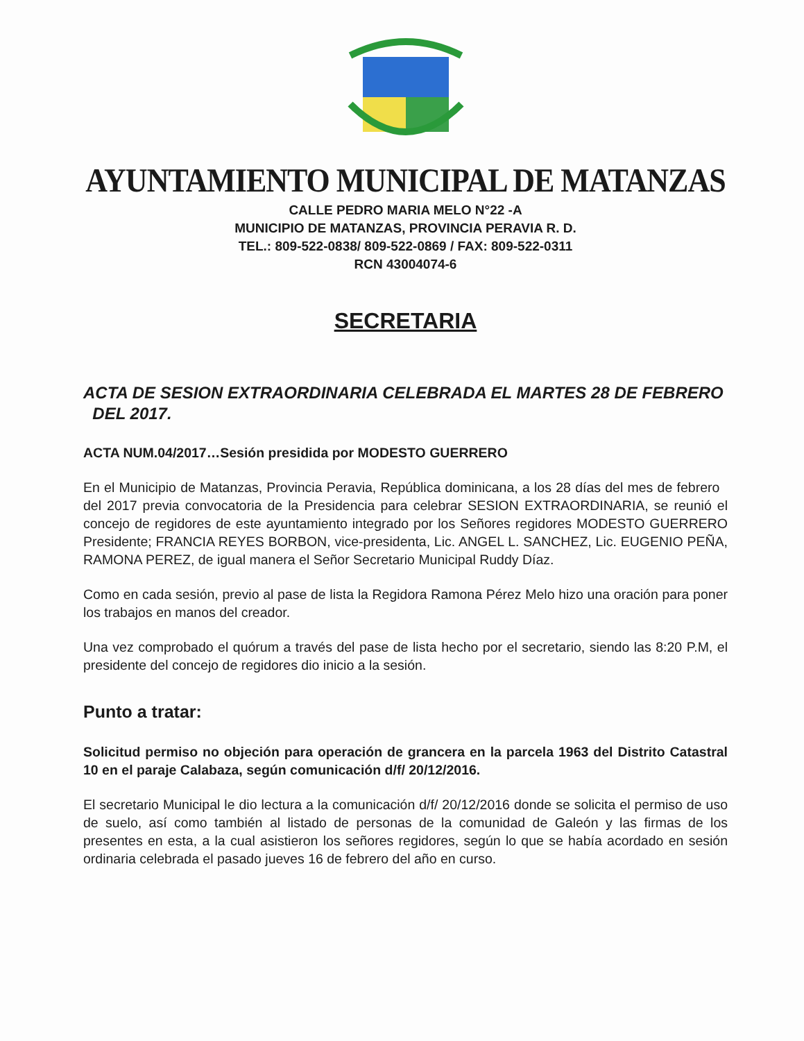AYUNTAMIENTO MUNICIPAL DE MATANZAS
CALLE PEDRO MARIA MELO N°22 -A
MUNICIPIO DE MATANZAS, PROVINCIA PERAVIA R. D.
TEL.: 809-522-0838/ 809-522-0869 / FAX: 809-522-0311
RCN 43004074-6
SECRETARIA
ACTA DE SESION EXTRAORDINARIA CELEBRADA EL MARTES 28 DE FEBRERO DEL 2017.
ACTA NUM.04/2017…Sesión presidida por MODESTO GUERRERO
En el Municipio de Matanzas, Provincia Peravia, República dominicana, a los 28 días del mes de febrero del 2017 previa convocatoria de la Presidencia para celebrar SESION EXTRAORDINARIA, se reunió el concejo de regidores de este ayuntamiento integrado por los Señores regidores MODESTO GUERRERO Presidente; FRANCIA REYES BORBON, vice-presidenta, Lic. ANGEL L. SANCHEZ, Lic. EUGENIO PEÑA, RAMONA PEREZ, de igual manera el Señor Secretario Municipal Ruddy Díaz.
Como en cada sesión, previo al pase de lista la Regidora Ramona Pérez Melo hizo una oración para poner los trabajos en manos del creador.
Una vez comprobado el quórum a través del pase de lista hecho por el secretario, siendo las 8:20 P.M, el presidente del concejo de regidores dio inicio a la sesión.
Punto a tratar:
Solicitud permiso no objeción para operación de grancera en la parcela 1963 del Distrito Catastral 10 en el paraje Calabaza, según comunicación d/f/ 20/12/2016.
El secretario Municipal le dio lectura a la comunicación d/f/ 20/12/2016 donde se solicita el permiso de uso de suelo, así como también al listado de personas de la comunidad de Galeón y las firmas de los presentes en esta, a la cual asistieron los señores regidores, según lo que se había acordado en sesión ordinaria celebrada el pasado jueves 16 de febrero del año en curso.